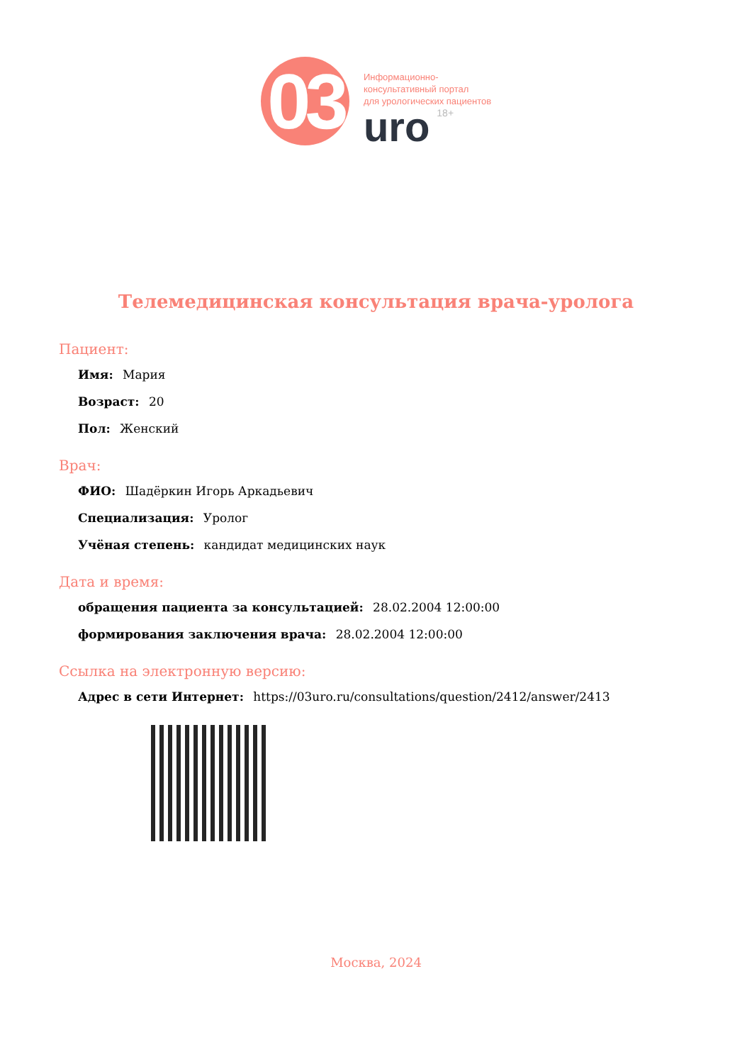03
Информационно-
консультативный портал
для урологических пациентов
uro 18+
Телемедицинская консультация врача-уролога
Пациент:
Имя: Мария
Возраст: 20
Пол: Женский
Врач:
ФИО: Шадёркин Игорь Аркадьевич
Специализация: Уролог
Учёная степень: кандидат медицинских наук
Дата и время:
обращения пациента за консультацией: 28.02.2004 12:00:00
формирования заключения врача: 28.02.2004 12:00:00
Ссылка на электронную версию:
Адрес в сети Интернет: https://03uro.ru/consultations/question/2412/answer/2413
Москва, 2024